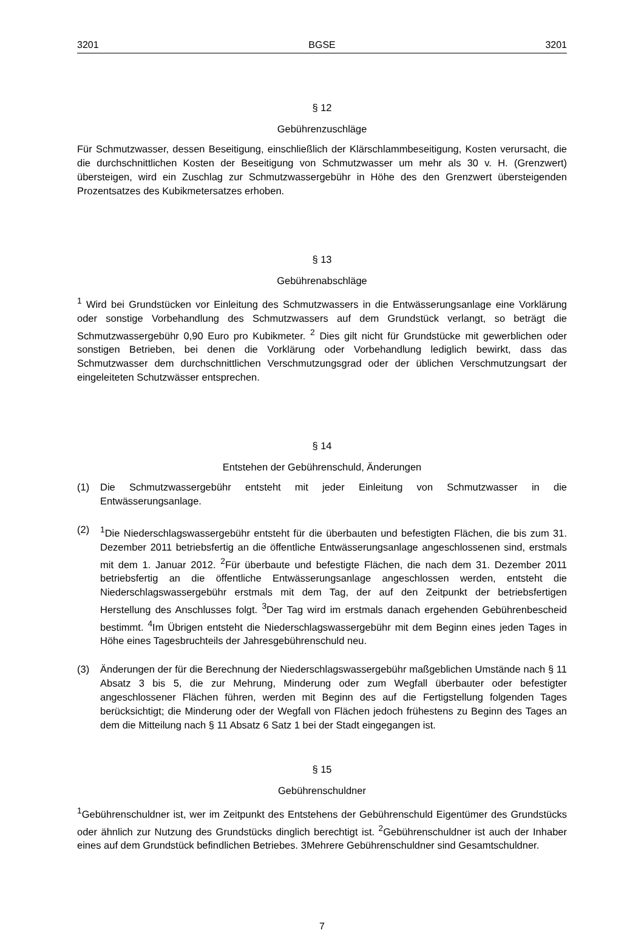3201 BGSE 3201
§ 12
Gebührenzuschläge
Für Schmutzwasser, dessen Beseitigung, einschließlich der Klärschlammbeseitigung, Kosten verursacht, die die durchschnittlichen Kosten der Beseitigung von Schmutzwasser um mehr als 30 v. H. (Grenzwert) übersteigen, wird ein Zuschlag zur Schmutzwassergebühr in Höhe des den Grenzwert übersteigenden Prozentsatzes des Kubikmetersatzes erhoben.
§ 13
Gebührenabschläge
<sup>1</sup> Wird bei Grundstücken vor Einleitung des Schmutzwassers in die Entwässerungsanlage eine Vorklärung oder sonstige Vorbehandlung des Schmutzwassers auf dem Grundstück verlangt, so beträgt die Schmutzwassergebühr 0,90 Euro pro Kubikmeter. <sup>2</sup> Dies gilt nicht für Grundstücke mit gewerblichen oder sonstigen Betrieben, bei denen die Vorklärung oder Vorbehandlung lediglich bewirkt, dass das Schmutzwasser dem durchschnittlichen Verschmutzungsgrad oder der üblichen Verschmutzungsart der eingeleiteten Schutzwässer entsprechen.
§ 14
Entstehen der Gebührenschuld, Änderungen
(1) Die Schmutzwassergebühr entsteht mit jeder Einleitung von Schmutzwasser in die Entwässerungsanlage.
(2) <sup>1</sup> Die Niederschlagswassergebühr entsteht für die überbauten und befestigten Flächen, die bis zum 31. Dezember 2011 betriebsfertig an die öffentliche Entwässerungsanlage angeschlossenen sind, erstmals mit dem 1. Januar 2012. <sup>2</sup>Für überbaute und befestigte Flächen, die nach dem 31. Dezember 2011 betriebsfertig an die öffentliche Entwässerungsanlage angeschlossen werden, entsteht die Niederschlagswassergebühr erstmals mit dem Tag, der auf den Zeitpunkt der betriebsfertigen Herstellung des Anschlusses folgt. <sup>3</sup>Der Tag wird im erstmals danach ergehenden Gebührenbescheid bestimmt. <sup>4</sup>Im Übrigen entsteht die Niederschlagswassergebühr mit dem Beginn eines jeden Tages in Höhe eines Tagesbruchteils der Jahresgebührenschuld neu.
(3) Änderungen der für die Berechnung der Niederschlagswassergebühr maßgeblichen Umstände nach § 11 Absatz 3 bis 5, die zur Mehrung, Minderung oder zum Wegfall überbauter oder befestigter angeschlossener Flächen führen, werden mit Beginn des auf die Fertigstellung folgenden Tages berücksichtigt; die Minderung oder der Wegfall von Flächen jedoch frühestens zu Beginn des Tages an dem die Mitteilung nach § 11 Absatz 6 Satz 1 bei der Stadt eingegangen ist.
§ 15
Gebührenschuldner
<sup>1</sup> Gebührenschuldner ist, wer im Zeitpunkt des Entstehens der Gebührenschuld Eigentümer des Grundstücks oder ähnlich zur Nutzung des Grundstücks dinglich berechtigt ist. <sup>2</sup>Gebührenschuldner ist auch der Inhaber eines auf dem Grundstück befindlichen Betriebes. 3Mehrere Gebührenschuldner sind Gesamtschuldner.
7